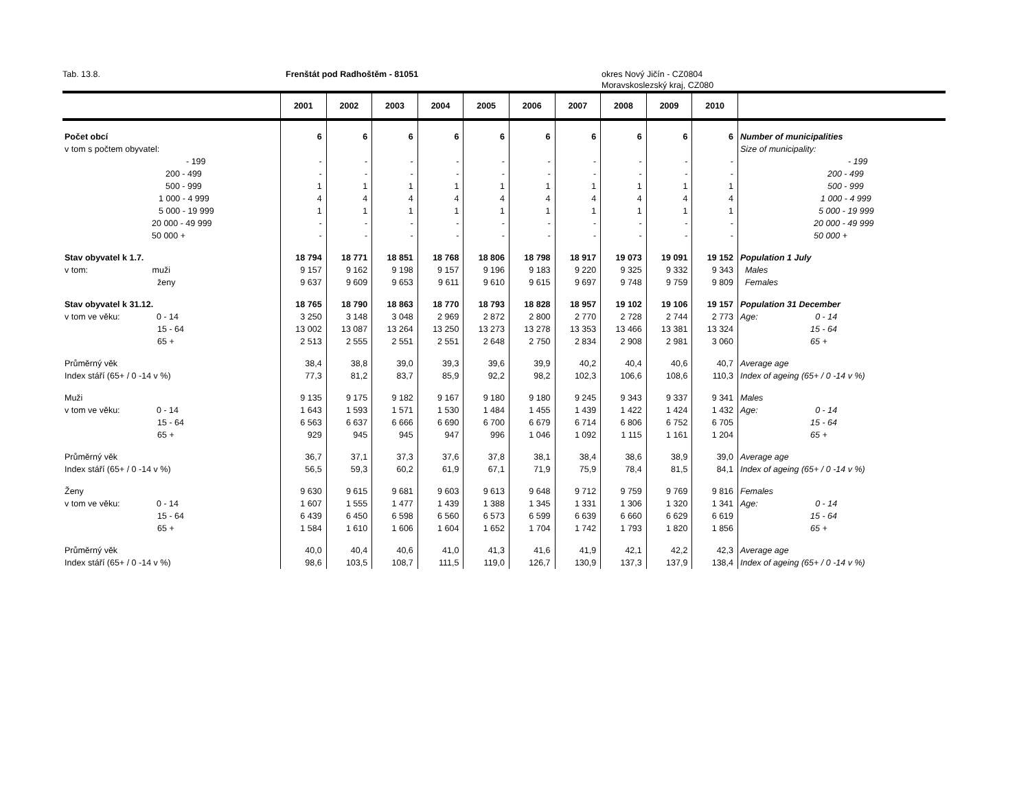Tab. 13.8. Frenštát pod Radhoštěm - 81051 okres Nový Jičín - CZ0804
Moravskoslezský kraj, CZ080
| | 2001 | 2002 | 2003 | 2004 | 2005 | 2006 | 2007 | 2008 | 2009 | 2010 | |
| --- | --- | --- | --- | --- | --- | --- | --- | --- | --- | --- | --- |
| Počet obcí | 6 | 6 | 6 | 6 | 6 | 6 | 6 | 6 | 6 | 6 | Number of municipalities |
| v tom s počtem obyvatel: | | | | | | | | | | | Size of municipality: |
| - 199 | - | - | - | - | - | - | - | - | - | - | - 199 |
| 200 - 499 | - | - | - | - | - | - | - | - | - | - | 200 - 499 |
| 500 - 999 | 1 | 1 | 1 | 1 | 1 | 1 | 1 | 1 | 1 | 1 | 500 - 999 |
| 1 000 - 4 999 | 4 | 4 | 4 | 4 | 4 | 4 | 4 | 4 | 4 | 4 | 1 000 - 4 999 |
| 5 000 - 19 999 | 1 | 1 | 1 | 1 | 1 | 1 | 1 | 1 | 1 | 1 | 5 000 - 19 999 |
| 20 000 - 49 999 | - | - | - | - | - | - | - | - | - | - | 20 000 - 49 999 |
| 50 000 + | - | - | - | - | - | - | - | - | - | - | 50 000 + |
| Stav obyvatel k 1.7. | 18 794 | 18 771 | 18 851 | 18 768 | 18 806 | 18 798 | 18 917 | 19 073 | 19 091 | 19 152 | Population 1 July |
| v tom: muži | 9 157 | 9 162 | 9 198 | 9 157 | 9 196 | 9 183 | 9 220 | 9 325 | 9 332 | 9 343 | Males |
| ženy | 9 637 | 9 609 | 9 653 | 9 611 | 9 610 | 9 615 | 9 697 | 9 748 | 9 759 | 9 809 | Females |
| Stav obyvatel k 31.12. | 18 765 | 18 790 | 18 863 | 18 770 | 18 793 | 18 828 | 18 957 | 19 102 | 19 106 | 19 157 | Population 31 December |
| v tom ve věku: 0 - 14 | 3 250 | 3 148 | 3 048 | 2 969 | 2 872 | 2 800 | 2 770 | 2 728 | 2 744 | 2 773 | Age: 0 - 14 |
| 15 - 64 | 13 002 | 13 087 | 13 264 | 13 250 | 13 273 | 13 278 | 13 353 | 13 466 | 13 381 | 13 324 | 15 - 64 |
| 65 + | 2 513 | 2 555 | 2 551 | 2 551 | 2 648 | 2 750 | 2 834 | 2 908 | 2 981 | 3 060 | 65 + |
| Průměrný věk | 38,4 | 38,8 | 39,0 | 39,3 | 39,6 | 39,9 | 40,2 | 40,4 | 40,6 | 40,7 | Average age |
| Index stáří (65+ / 0 -14 v %) | 77,3 | 81,2 | 83,7 | 85,9 | 92,2 | 98,2 | 102,3 | 106,6 | 108,6 | 110,3 | Index of ageing (65+ / 0 -14 v %) |
| Muži | 9 135 | 9 175 | 9 182 | 9 167 | 9 180 | 9 180 | 9 245 | 9 343 | 9 337 | 9 341 | Males |
| v tom ve věku: 0 - 14 | 1 643 | 1 593 | 1 571 | 1 530 | 1 484 | 1 455 | 1 439 | 1 422 | 1 424 | 1 432 | Age: 0 - 14 |
| 15 - 64 | 6 563 | 6 637 | 6 666 | 6 690 | 6 700 | 6 679 | 6 714 | 6 806 | 6 752 | 6 705 | 15 - 64 |
| 65 + | 929 | 945 | 945 | 947 | 996 | 1 046 | 1 092 | 1 115 | 1 161 | 1 204 | 65 + |
| Průměrný věk | 36,7 | 37,1 | 37,3 | 37,6 | 37,8 | 38,1 | 38,4 | 38,6 | 38,9 | 39,0 | Average age |
| Index stáří (65+ / 0 -14 v %) | 56,5 | 59,3 | 60,2 | 61,9 | 67,1 | 71,9 | 75,9 | 78,4 | 81,5 | 84,1 | Index of ageing (65+ / 0 -14 v %) |
| Ženy | 9 630 | 9 615 | 9 681 | 9 603 | 9 613 | 9 648 | 9 712 | 9 759 | 9 769 | 9 816 | Females |
| v tom ve věku: 0 - 14 | 1 607 | 1 555 | 1 477 | 1 439 | 1 388 | 1 345 | 1 331 | 1 306 | 1 320 | 1 341 | Age: 0 - 14 |
| 15 - 64 | 6 439 | 6 450 | 6 598 | 6 560 | 6 573 | 6 599 | 6 639 | 6 660 | 6 629 | 6 619 | 15 - 64 |
| 65 + | 1 584 | 1 610 | 1 606 | 1 604 | 1 652 | 1 704 | 1 742 | 1 793 | 1 820 | 1 856 | 65 + |
| Průměrný věk | 40,0 | 40,4 | 40,6 | 41,0 | 41,3 | 41,6 | 41,9 | 42,1 | 42,2 | 42,3 | Average age |
| Index stáří (65+ / 0 -14 v %) | 98,6 | 103,5 | 108,7 | 111,5 | 119,0 | 126,7 | 130,9 | 137,3 | 137,9 | 138,4 | Index of ageing (65+ / 0 -14 v %) |